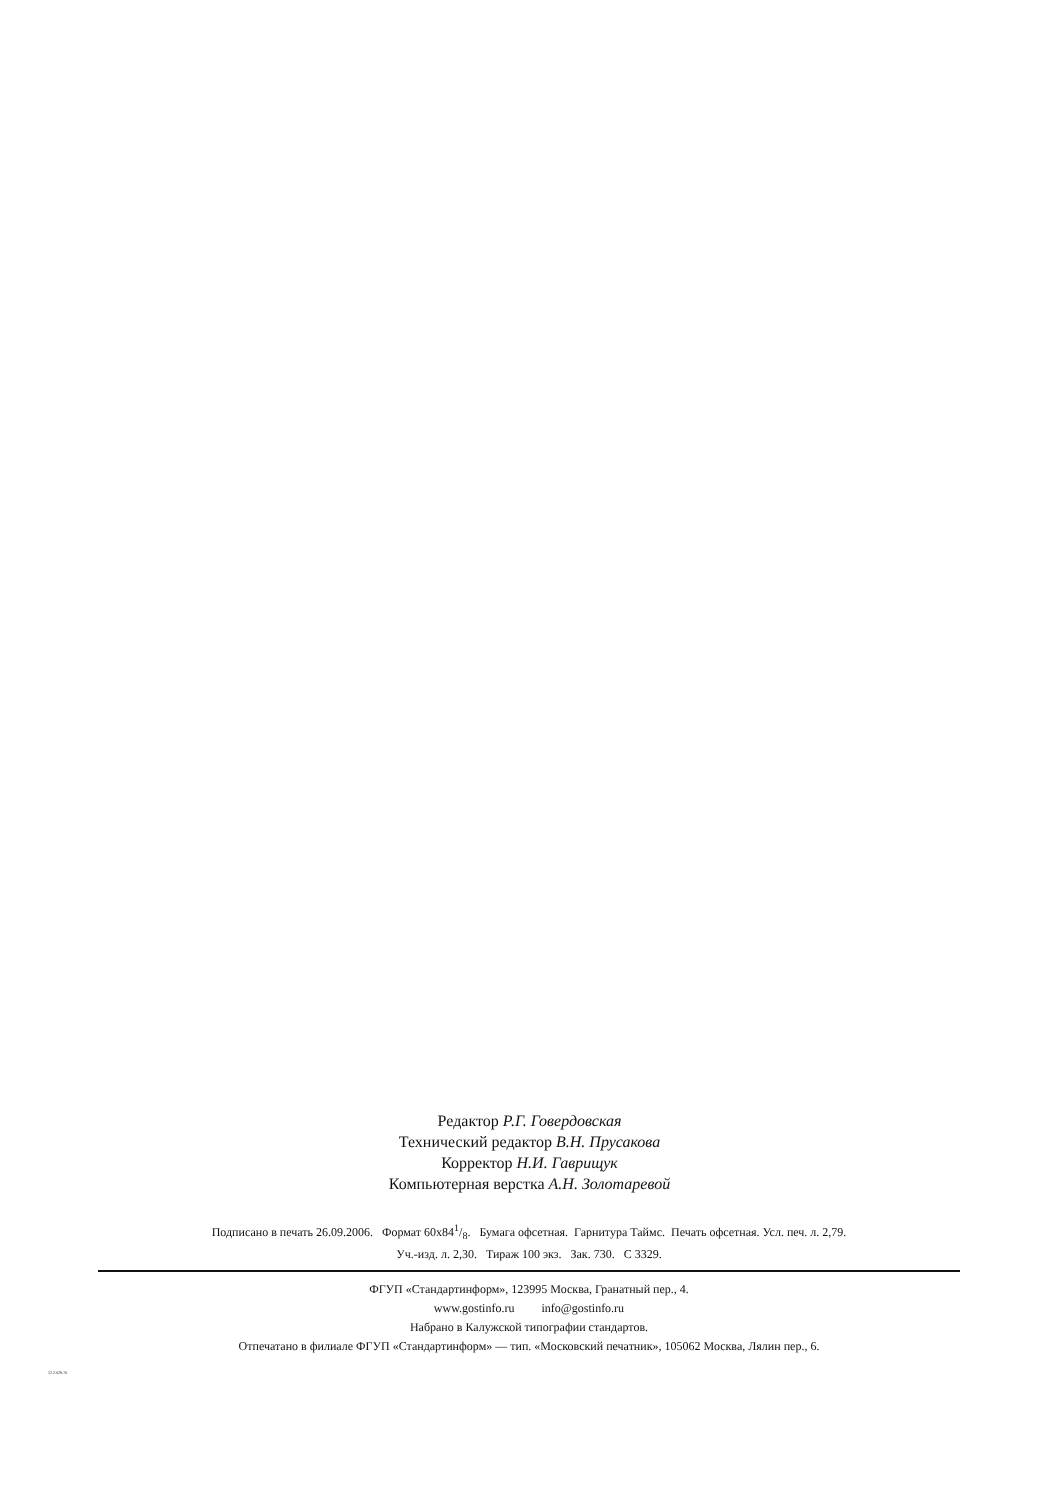Редактор Р.Г. Говердовская
Технический редактор В.Н. Прусакова
Корректор Н.И. Гаврищук
Компьютерная верстка А.Н. Золотаревой
Подписано в печать 26.09.2006. Формат 60x841/8. Бумага офсетная. Гарнитура Таймс. Печать офсетная. Усл. печ. л. 2,79.
Уч.-изд. л. 2,30. Тираж 100 экз. Зак. 730. С 3329.
ФГУП «Стандартинформ», 123995 Москва, Гранатный пер., 4.
www.gostinfo.ru info@gostinfo.ru
Набрано в Калужской типографии стандартов.
Отпечатано в филиале ФГУП «Стандартинформ» — тип. «Московский печатник», 105062 Москва, Лялин пер., 6.
12.2.029-76